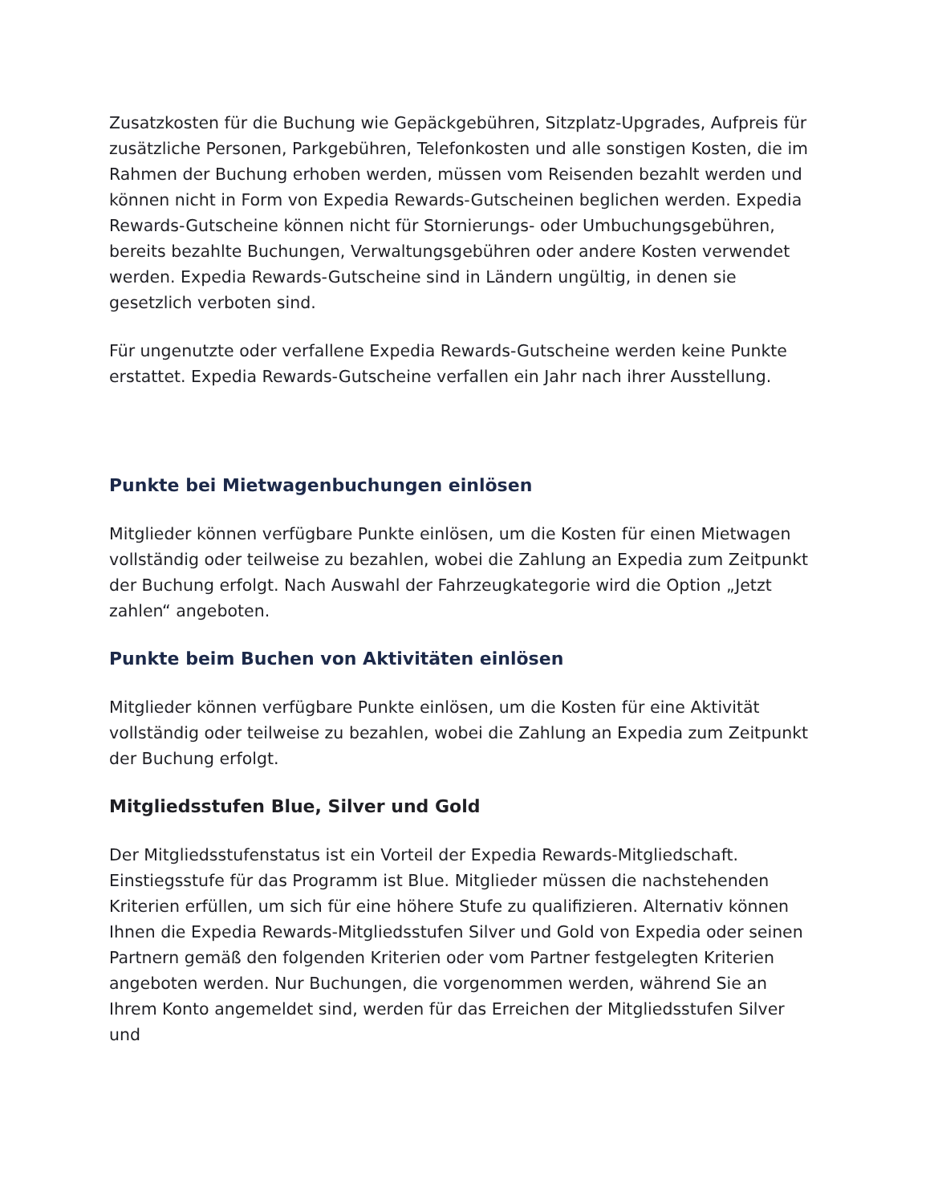Zusatzkosten für die Buchung wie Gepäckgebühren, Sitzplatz-Upgrades, Aufpreis für zusätzliche Personen, Parkgebühren, Telefonkosten und alle sonstigen Kosten, die im Rahmen der Buchung erhoben werden, müssen vom Reisenden bezahlt werden und können nicht in Form von Expedia Rewards-Gutscheinen beglichen werden. Expedia Rewards-Gutscheine können nicht für Stornierungs- oder Umbuchungsgebühren, bereits bezahlte Buchungen, Verwaltungsgebühren oder andere Kosten verwendet werden. Expedia Rewards-Gutscheine sind in Ländern ungültig, in denen sie gesetzlich verboten sind.
Für ungenutzte oder verfallene Expedia Rewards-Gutscheine werden keine Punkte erstattet. Expedia Rewards-Gutscheine verfallen ein Jahr nach ihrer Ausstellung.
Punkte bei Mietwagenbuchungen einlösen
Mitglieder können verfügbare Punkte einlösen, um die Kosten für einen Mietwagen vollständig oder teilweise zu bezahlen, wobei die Zahlung an Expedia zum Zeitpunkt der Buchung erfolgt. Nach Auswahl der Fahrzeugkategorie wird die Option „Jetzt zahlen“ angeboten.
Punkte beim Buchen von Aktivitäten einlösen
Mitglieder können verfügbare Punkte einlösen, um die Kosten für eine Aktivität vollständig oder teilweise zu bezahlen, wobei die Zahlung an Expedia zum Zeitpunkt der Buchung erfolgt.
Mitgliedsstufen Blue, Silver und Gold
Der Mitgliedsstufenstatus ist ein Vorteil der Expedia Rewards-Mitgliedschaft. Einstiegsstufe für das Programm ist Blue. Mitglieder müssen die nachstehenden Kriterien erfüllen, um sich für eine höhere Stufe zu qualifizieren. Alternativ können Ihnen die Expedia Rewards-Mitgliedsstufen Silver und Gold von Expedia oder seinen Partnern gemäß den folgenden Kriterien oder vom Partner festgelegten Kriterien angeboten werden. Nur Buchungen, die vorgenommen werden, während Sie an Ihrem Konto angemeldet sind, werden für das Erreichen der Mitgliedsstufen Silver und